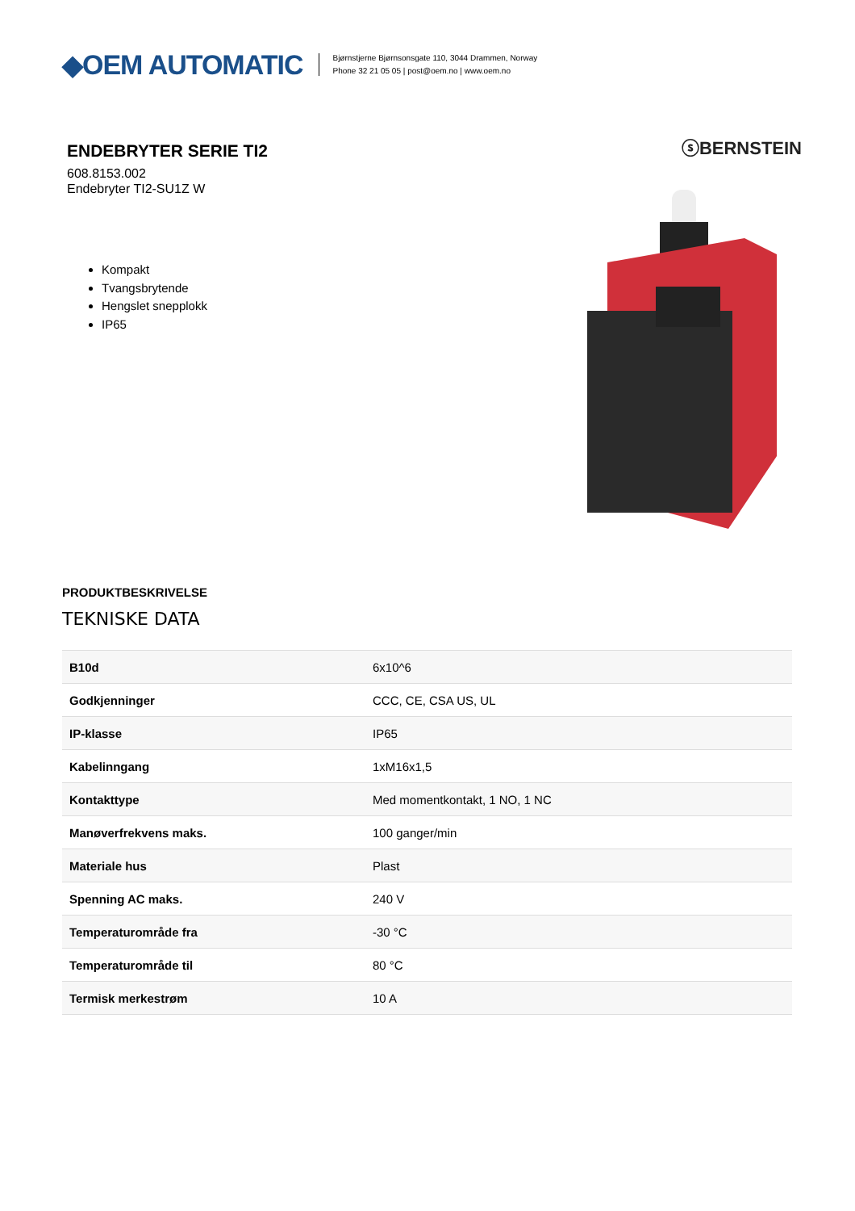◆OEM AUTOMATIC
Bjørnstjerne Bjørnsonsgate 110, 3044 Drammen, Norway
Phone 32 21 05 05 | post@oem.no | www.oem.no
ENDEBRYTER SERIE TI2
608.8153.002
Endebryter TI2-SU1Z W
Kompakt
Tvangsbrytende
Hengslet snepplokk
IP65
ⓢBERNSTEIN
PRODUKTBESKRIVELSE
TEKNISKE DATA
| B10d | 6x10^6 |
| Godkjenninger | CCC, CE, CSA US, UL |
| IP-klasse | IP65 |
| Kabelinngang | 1xM16x1,5 |
| Kontakttype | Med momentkontakt, 1 NO, 1 NC |
| Manøverfrekvens maks. | 100 ganger/min |
| Materiale hus | Plast |
| Spenning AC maks. | 240 V |
| Temperaturområde fra | -30 °C |
| Temperaturområde til | 80 °C |
| Termisk merkestrøm | 10 A |